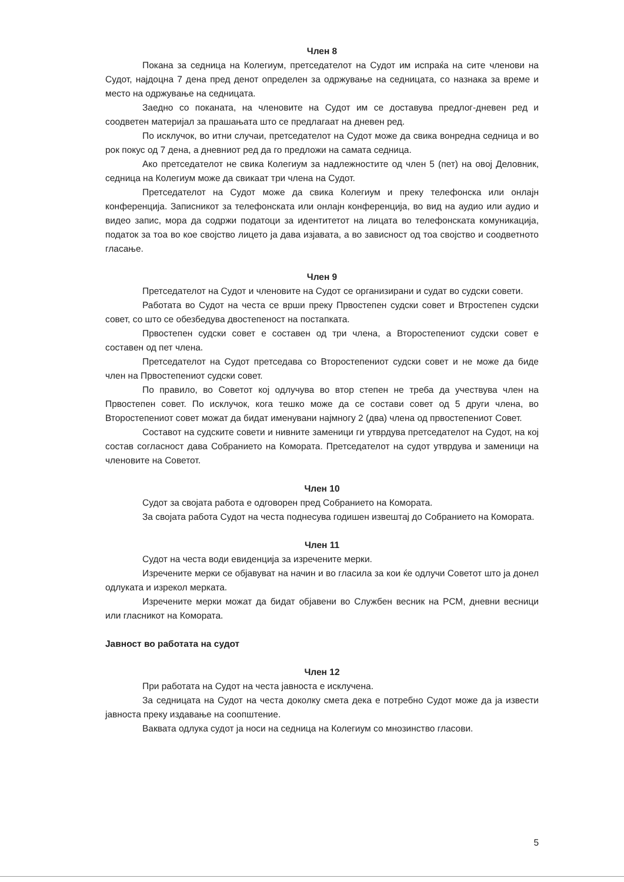Член 8
Покана за седница на Колегиум, претседателот на Судот им испраќа на сите членови на Судот, најдоцна 7 дена пред денот определен за одржување на седницата, со назнака за време и место на одржување на седницата.
Заедно со поканата, на членовите на Судот им се доставува предлог-дневен ред и соодветен материјал за прашањата што се предлагаат на дневен ред.
По исклучок, во итни случаи, претседателот на Судот може да свика вонредна седница и во рок покус од 7 дена, а дневниот ред да го предложи на самата седница.
Ако претседателот не свика Колегиум за надлежностите од член 5 (пет) на овој Деловник, седница на Колегиум може да свикаат три члена на Судот.
Претседателот на Судот може да свика Колегиум и преку телефонска или онлајн конференција. Записникот за телефонската или онлајн конференција, во вид на аудио или аудио и видео запис, мора да содржи податоци за идентитетот на лицата во телефонската комуникација, податок за тоа во кое својство лицето ја дава изјавата, а во зависност од тоа својство и соодветното гласање.
Член 9
Претседателот на Судот и членовите на Судот се организирани и судат во судски совети.
Работата во Судот на честа се врши преку Првостепен судски совет и Втростепен судски совет, со што се обезбедува двостепеност на постапката.
Првостепен судски совет е составен од три члена, а Второстепениот судски совет е составен од пет члена.
Претседателот на Судот претседава со Второстепениот судски совет и не може да биде член на Првостепениот судски совет.
По правило, во Советот кој одлучува во втор степен не треба да учествува член на Првостепен совет. По исклучок, кога тешко може да се состави совет од 5 други члена, во Второстепениот совет можат да бидат именувани најмногу 2 (два) члена од првостепениот Совет.
Составот на судските совети и нивните заменици ги утврдува претседателот на Судот, на кој состав согласност дава Собранието на Комората. Претседателот на судот утврдува и заменици на членовите на Советот.
Член 10
Судот за својата работа е одговорен пред Собранието на Комората.
За својата работа Судот на честа поднесува годишен извештај до Собранието на Комората.
Член 11
Судот на честа води евиденција за изречените мерки.
Изречените мерки се објавуват на начин и во гласила за кои ќе одлучи Советот што ја донел одлуката и изрекол мерката.
Изречените мерки можат да бидат објавени во Службен весник на РСМ, дневни весници или гласникот на Комората.
Јавност во работата на судот
Член 12
При работата на Судот на честа јавноста е исклучена.
За седницата на Судот на честа доколку смета дека е потребно Судот може да ја извести јавноста преку издавање на соопштение.
Ваквата одлука судот ја носи на седница на Колегиум со мнозинство гласови.
5